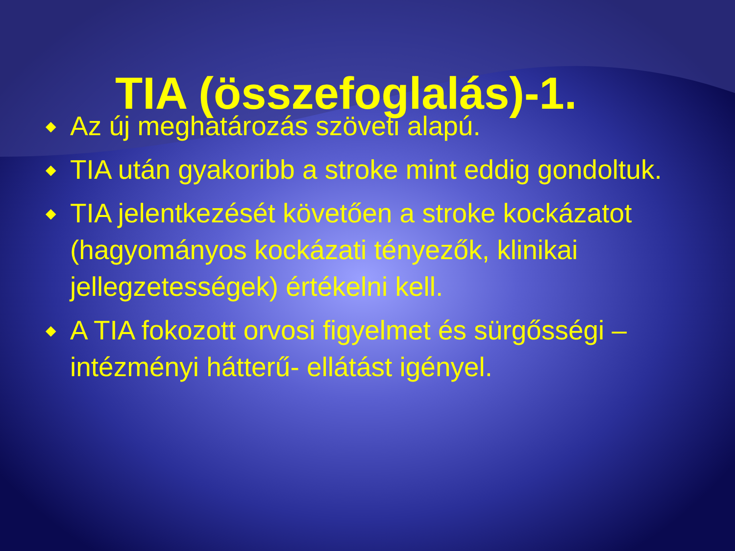TIA (összefoglalás)-1.
◆ Az új meghatározás szöveti alapú.
◆ TIA után gyakoribb a stroke mint eddig gondoltuk.
◆ TIA jelentkezését követően a stroke kockázatot (hagyományos kockázati tényezők, klinikai jellegzetességek) értékelni kell.
◆ A TIA fokozott orvosi figyelmet és sürgősségi – intézményi hátterű- ellátást igényel.